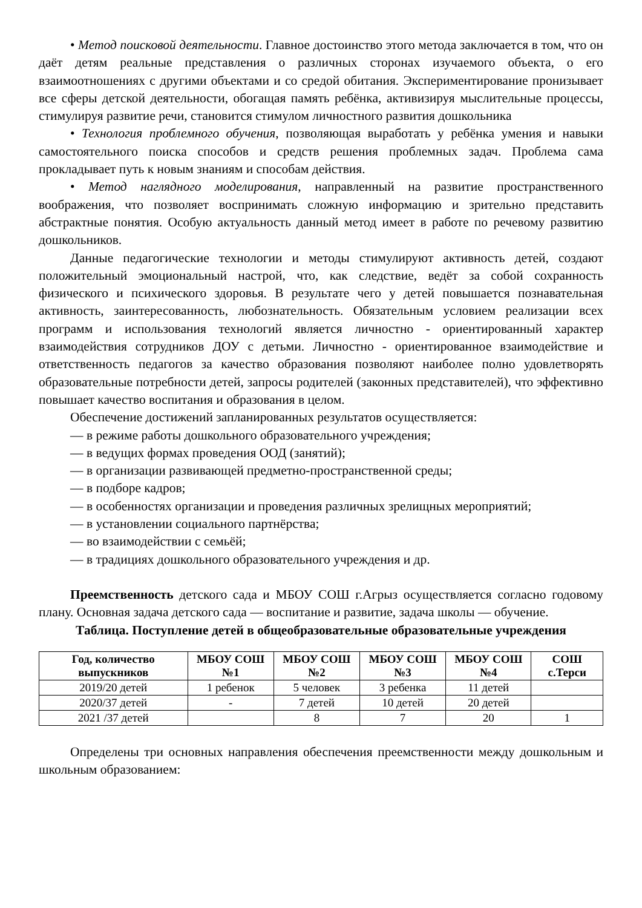• Метод поисковой деятельности. Главное достоинство этого метода заключается в том, что он даёт детям реальные представления о различных сторонах изучаемого объекта, о его взаимоотношениях с другими объектами и со средой обитания. Экспериментирование пронизывает все сферы детской деятельности, обогащая память ребёнка, активизируя мыслительные процессы, стимулируя развитие речи, становится стимулом личностного развития дошкольника
• Технология проблемного обучения, позволяющая выработать у ребёнка умения и навыки самостоятельного поиска способов и средств решения проблемных задач. Проблема сама прокладывает путь к новым знаниям и способам действия.
• Метод наглядного моделирования, направленный на развитие пространственного воображения, что позволяет воспринимать сложную информацию и зрительно представить абстрактные понятия. Особую актуальность данный метод имеет в работе по речевому развитию дошкольников.
Данные педагогические технологии и методы стимулируют активность детей, создают положительный эмоциональный настрой, что, как следствие, ведёт за собой сохранность физического и психического здоровья. В результате чего у детей повышается познавательная активность, заинтересованность, любознательность. Обязательным условием реализации всех программ и использования технологий является личностно - ориентированный характер взаимодействия сотрудников ДОУ с детьми. Личностно - ориентированное взаимодействие и ответственность педагогов за качество образования позволяют наиболее полно удовлетворять образовательные потребности детей, запросы родителей (законных представителей), что эффективно повышает качество воспитания и образования в целом.
Обеспечение достижений запланированных результатов осуществляется:
— в режиме работы дошкольного образовательного учреждения;
— в ведущих формах проведения ООД (занятий);
— в организации развивающей предметно-пространственной среды;
— в подборе кадров;
— в особенностях организации и проведения различных зрелищных мероприятий;
— в установлении социального партнёрства;
— во взаимодействии с семьёй;
— в традициях дошкольного образовательного учреждения и др.
Преемственность детского сада и МБОУ СОШ г.Агрыз осуществляется согласно годовому плану. Основная задача детского сада — воспитание и развитие, задача школы — обучение.
Таблица. Поступление детей в общеобразовательные образовательные учреждения
| Год, количество выпускников | МБОУ СОШ №1 | МБОУ СОШ №2 | МБОУ СОШ №3 | МБОУ СОШ №4 | СОШ с.Терси |
| --- | --- | --- | --- | --- | --- |
| 2019/20 детей | 1 ребенок | 5 человек | 3 ребенка | 11 детей | |
| 2020/37 детей | - | 7 детей | 10 детей | 20 детей | |
| 2021 /37 детей | | 8 | 7 | 20 | 1 |
Определены три основных направления обеспечения преемственности между дошкольным и школьным образованием: